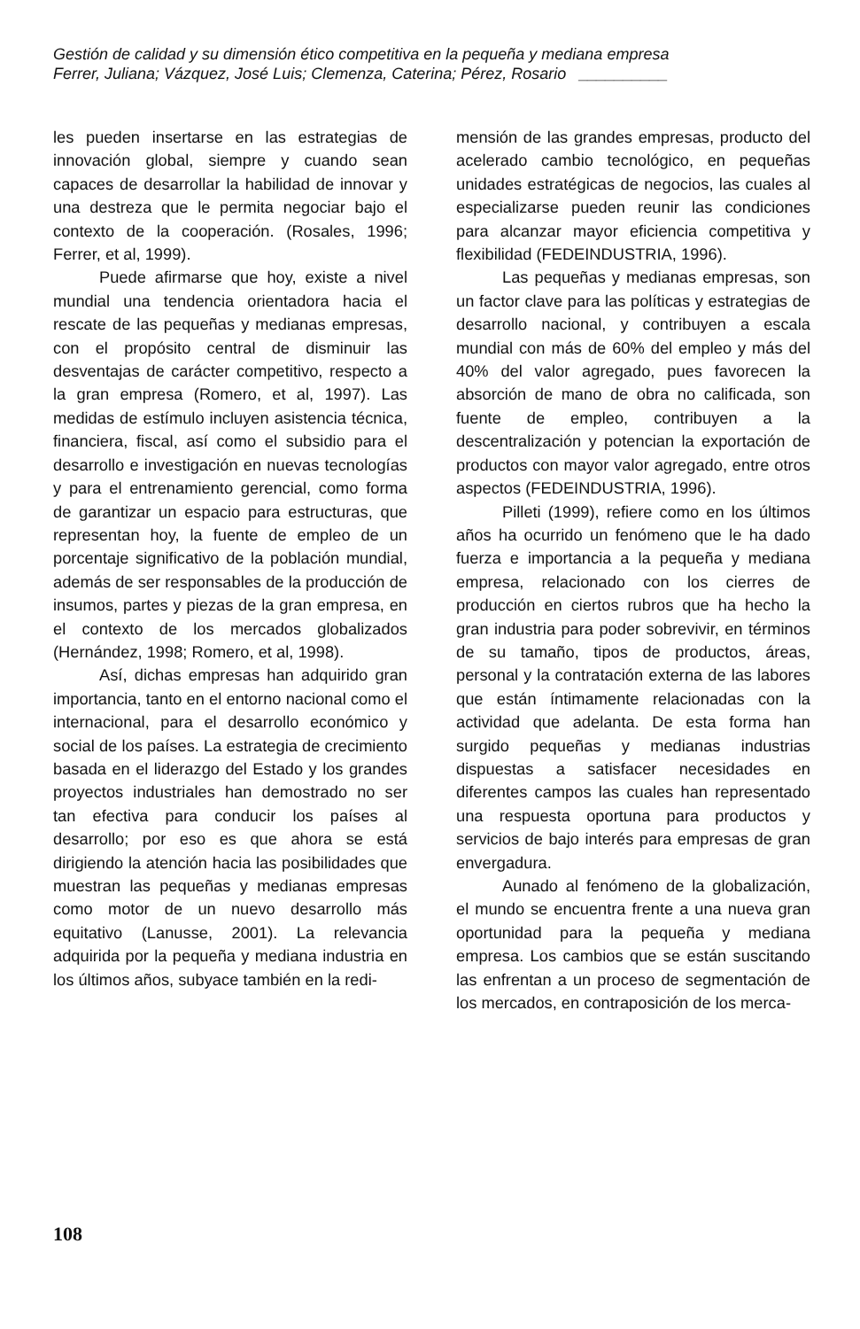Gestión de calidad y su dimensión ético competitiva en la pequeña y mediana empresa
Ferrer, Juliana; Vázquez, José Luis; Clemenza, Caterina; Pérez, Rosario __________
les pueden insertarse en las estrategias de innovación global, siempre y cuando sean capaces de desarrollar la habilidad de innovar y una destreza que le permita negociar bajo el contexto de la cooperación. (Rosales, 1996; Ferrer, et al, 1999).
Puede afirmarse que hoy, existe a nivel mundial una tendencia orientadora hacia el rescate de las pequeñas y medianas empresas, con el propósito central de disminuir las desventajas de carácter competitivo, respecto a la gran empresa (Romero, et al, 1997). Las medidas de estímulo incluyen asistencia técnica, financiera, fiscal, así como el subsidio para el desarrollo e investigación en nuevas tecnologías y para el entrenamiento gerencial, como forma de garantizar un espacio para estructuras, que representan hoy, la fuente de empleo de un porcentaje significativo de la población mundial, además de ser responsables de la producción de insumos, partes y piezas de la gran empresa, en el contexto de los mercados globalizados (Hernández, 1998; Romero, et al, 1998).
Así, dichas empresas han adquirido gran importancia, tanto en el entorno nacional como el internacional, para el desarrollo económico y social de los países. La estrategia de crecimiento basada en el liderazgo del Estado y los grandes proyectos industriales han demostrado no ser tan efectiva para conducir los países al desarrollo; por eso es que ahora se está dirigiendo la atención hacia las posibilidades que muestran las pequeñas y medianas empresas como motor de un nuevo desarrollo más equitativo (Lanusse, 2001). La relevancia adquirida por la pequeña y mediana industria en los últimos años, subyace también en la redi-
mensión de las grandes empresas, producto del acelerado cambio tecnológico, en pequeñas unidades estratégicas de negocios, las cuales al especializarse pueden reunir las condiciones para alcanzar mayor eficiencia competitiva y flexibilidad (FEDEINDUSTRIA, 1996).
Las pequeñas y medianas empresas, son un factor clave para las políticas y estrategias de desarrollo nacional, y contribuyen a escala mundial con más de 60% del empleo y más del 40% del valor agregado, pues favorecen la absorción de mano de obra no calificada, son fuente de empleo, contribuyen a la descentralización y potencian la exportación de productos con mayor valor agregado, entre otros aspectos (FEDEINDUSTRIA, 1996).
Pilleti (1999), refiere como en los últimos años ha ocurrido un fenómeno que le ha dado fuerza e importancia a la pequeña y mediana empresa, relacionado con los cierres de producción en ciertos rubros que ha hecho la gran industria para poder sobrevivir, en términos de su tamaño, tipos de productos, áreas, personal y la contratación externa de las labores que están íntimamente relacionadas con la actividad que adelanta. De esta forma han surgido pequeñas y medianas industrias dispuestas a satisfacer necesidades en diferentes campos las cuales han representado una respuesta oportuna para productos y servicios de bajo interés para empresas de gran envergadura.
Aunado al fenómeno de la globalización, el mundo se encuentra frente a una nueva gran oportunidad para la pequeña y mediana empresa. Los cambios que se están suscitando las enfrentan a un proceso de segmentación de los mercados, en contraposición de los merca-
108